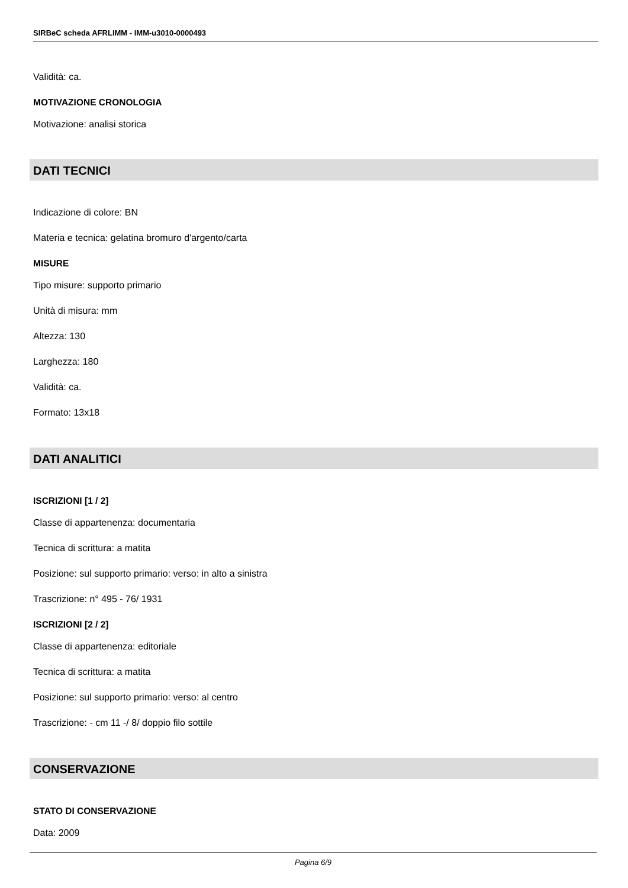SIRBeC scheda AFRLIMM - IMM-u3010-0000493
Validità: ca.
MOTIVAZIONE CRONOLOGIA
Motivazione: analisi storica
DATI TECNICI
Indicazione di colore: BN
Materia e tecnica: gelatina bromuro d'argento/carta
MISURE
Tipo misure: supporto primario
Unità di misura: mm
Altezza: 130
Larghezza: 180
Validità: ca.
Formato: 13x18
DATI ANALITICI
ISCRIZIONI [1 / 2]
Classe di appartenenza: documentaria
Tecnica di scrittura: a matita
Posizione: sul supporto primario: verso: in alto a sinistra
Trascrizione: n° 495 - 76/ 1931
ISCRIZIONI [2 / 2]
Classe di appartenenza: editoriale
Tecnica di scrittura: a matita
Posizione: sul supporto primario: verso: al centro
Trascrizione: - cm 11 -/ 8/ doppio filo sottile
CONSERVAZIONE
STATO DI CONSERVAZIONE
Data: 2009
Pagina 6/9